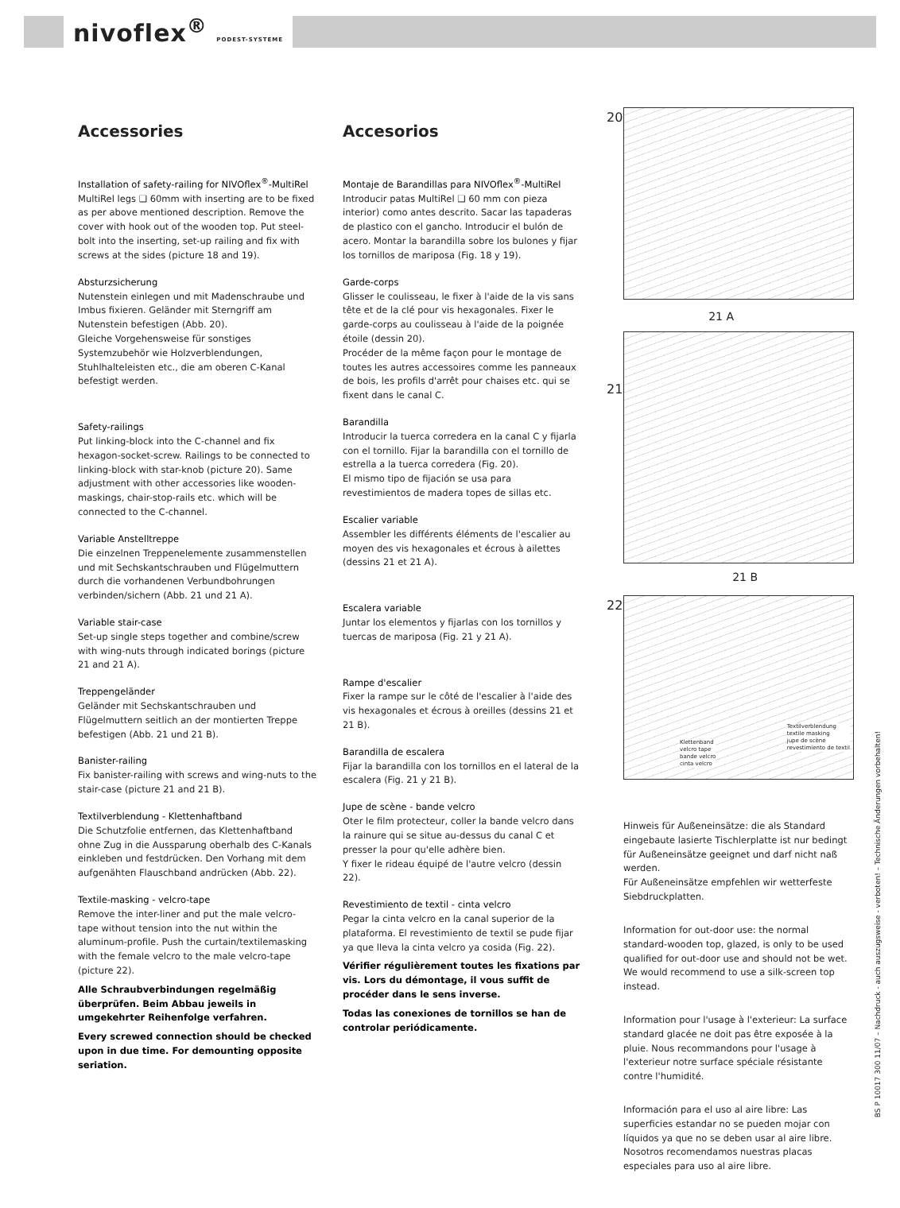nivoflex<sup>®</sup> PODEST-SYSTEME
Accessories
Installation of safety-railing for NIVOflex<sup>®</sup>-MultiRel
MultiRel legs ❑ 60mm with inserting are to be fixed as per above mentioned description. Remove the cover with hook out of the wooden top. Put steel-bolt into the inserting, set-up railing and fix with screws at the sides (picture 18 and 19).
Absturzsicherung
Nutenstein einlegen und mit Madenschraube und Imbus fixieren. Geländer mit Sterngriff am Nutenstein befestigen (Abb. 20).
Gleiche Vorgehensweise für sonstiges Systemzubehör wie Holzverblendungen, Stuhlhalteleisten etc., die am oberen C-Kanal befestigt werden.
Safety-railings
Put linking-block into the C-channel and fix hexagon-socket-screw. Railings to be connected to linking-block with star-knob (picture 20). Same adjustment with other accessories like wooden-maskings, chair-stop-rails etc. which will be connected to the C-channel.
Variable Anstelltreppe
Die einzelnen Treppenelemente zusammenstellen und mit Sechskantschrauben und Flügelmuttern durch die vorhandenen Verbundbohrungen verbinden/sichern (Abb. 21 und 21 A).
Variable stair-case
Set-up single steps together and combine/screw with wing-nuts through indicated borings (picture 21 and 21 A).
Treppengeländer
Geländer mit Sechskantschrauben und Flügelmuttern seitlich an der montierten Treppe befestigen (Abb. 21 und 21 B).
Banister-railing
Fix banister-railing with screws and wing-nuts to the stair-case (picture 21 and 21 B).
Textilverblendung - Klettenhaftband
Die Schutzfolie entfernen, das Klettenhaftband ohne Zug in die Aussparung oberhalb des C-Kanals einkleben und festdrücken. Den Vorhang mit dem aufgenähten Flauschband andrücken (Abb. 22).
Textile-masking - velcro-tape
Remove the inter-liner and put the male velcro-tape without tension into the nut within the aluminum-profile. Push the curtain/textilemasking with the female velcro to the male velcro-tape (picture 22).
Alle Schraubverbindungen regelmäßig überprüfen. Beim Abbau jeweils in umgekehrter Reihenfolge verfahren.
Every screwed connection should be checked upon in due time. For demounting opposite seriation.
Accesorios
Montaje de Barandillas para NIVOflex<sup>®</sup>-MultiRel
Introducir patas MultiRel ❑ 60 mm con pieza interior) como antes descrito. Sacar las tapaderas de plastico con el gancho. Introducir el bulón de acero. Montar la barandilla sobre los bulones y fijar los tornillos de mariposa (Fig. 18 y 19).
Garde-corps
Glisser le coulisseau, le fixer à l'aide de la vis sans tête et de la clé pour vis hexagonales. Fixer le garde-corps au coulisseau à l'aide de la poignée étoile (dessin 20).
Procéder de la même façon pour le montage de toutes les autres accessoires comme les panneaux de bois, les profils d'arrêt pour chaises etc. qui se fixent dans le canal C.
Barandilla
Introducir la tuerca corredera en la canal C y fijarla con el tornillo. Fijar la barandilla con el tornillo de estrella a la tuerca corredera (Fig. 20).
El mismo tipo de fijación se usa para revestimientos de madera topes de sillas etc.
Escalier variable
Assembler les différents éléments de l'escalier au moyen des vis hexagonales et écrous à ailettes (dessins 21 et 21 A).
Escalera variable
Juntar los elementos y fijarlas con los tornillos y tuercas de mariposa (Fig. 21 y 21 A).
Rampe d'escalier
Fixer la rampe sur le côté de l'escalier à l'aide des vis hexagonales et écrous à oreilles (dessins 21 et 21 B).
Barandilla de escalera
Fijar la barandilla con los tornillos en el lateral de la escalera (Fig. 21 y 21 B).
Jupe de scène - bande velcro
Oter le film protecteur, coller la bande velcro dans la rainure qui se situe au-dessus du canal C et presser la pour qu'elle adhère bien.
Y fixer le rideau équipé de l'autre velcro (dessin 22).
Revestimiento de textil - cinta velcro
Pegar la cinta velcro en la canal superior de la plataforma. El revestimiento de textil se pude fijar ya que lleva la cinta velcro ya cosida (Fig. 22).
Vérifier régulièrement toutes les fixations par vis. Lors du démontage, il vous suffit de procéder dans le sens inverse.
Todas las conexiones de tornillos se han de controlar periódicamente.
20
21
21 A
21 B
22
Textilverblendung
textile masking
jupe de scène
revestimiento de textil
Klettenband
velcro tape
bande velcro
cinta velcro
Hinweis für Außeneinsätze: die als Standard eingebaute lasierte Tischlerplatte ist nur bedingt für Außeneinsätze geeignet und darf nicht naß werden.
Für Außeneinsätze empfehlen wir wetterfeste Siebdruckplatten.
Information for out-door use: the normal standard-wooden top, glazed, is only to be used qualified for out-door use and should not be wet. We would recommend to use a silk-screen top instead.
Information pour l'usage à l'exterieur: La surface standard glacée ne doit pas être exposée à la pluie. Nous recommandons pour l'usage à l'exterieur notre surface spéciale résistante contre l'humidité.
Información para el uso al aire libre: Las superficies estandar no se pueden mojar con líquidos ya que no se deben usar al aire libre. Nosotros recomendamos nuestras placas especiales para uso al aire libre.
BS P 10017 300 11/07 – Nachdruck - auch auszugsweise - verboten! – Technische Änderungen vorbehalten!